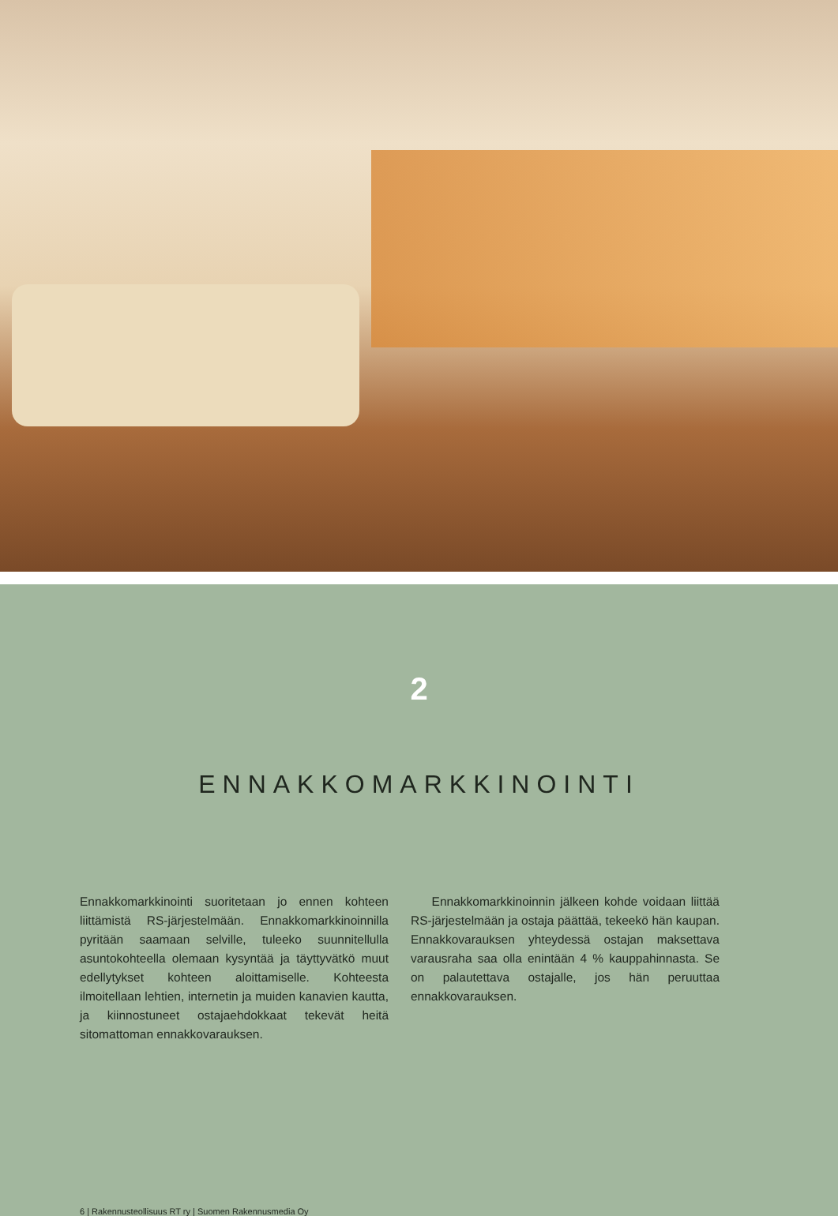2
ENNAKKOMARKKINOINTI
Ennakkomarkkinointi suoritetaan jo ennen kohteen liittämistä RS-järjestelmään. Ennakkomarkkinoinnilla pyritään saamaan selville, tuleeko suunnitellulla asuntokohteella olemaan kysyntää ja täyttyvätkö muut edellytykset kohteen aloittamiselle. Kohteesta ilmoitellaan lehtien, internetin ja muiden kanavien kautta, ja kiinnostuneet ostajaehdokkaat tekevät heitä sitomattoman ennakkovarauksen.
Ennakkomarkkinoinnin jälkeen kohde voidaan liittää RS-järjestelmään ja ostaja päättää, tekeekö hän kaupan. Ennakkovarauksen yhteydessä ostajan maksettava varausraha saa olla enintään 4 % kauppahinnasta. Se on palautettava ostajalle, jos hän peruuttaa ennakkovarauksen.
6 | Rakennusteollisuus RT ry | Suomen Rakennusmedia Oy